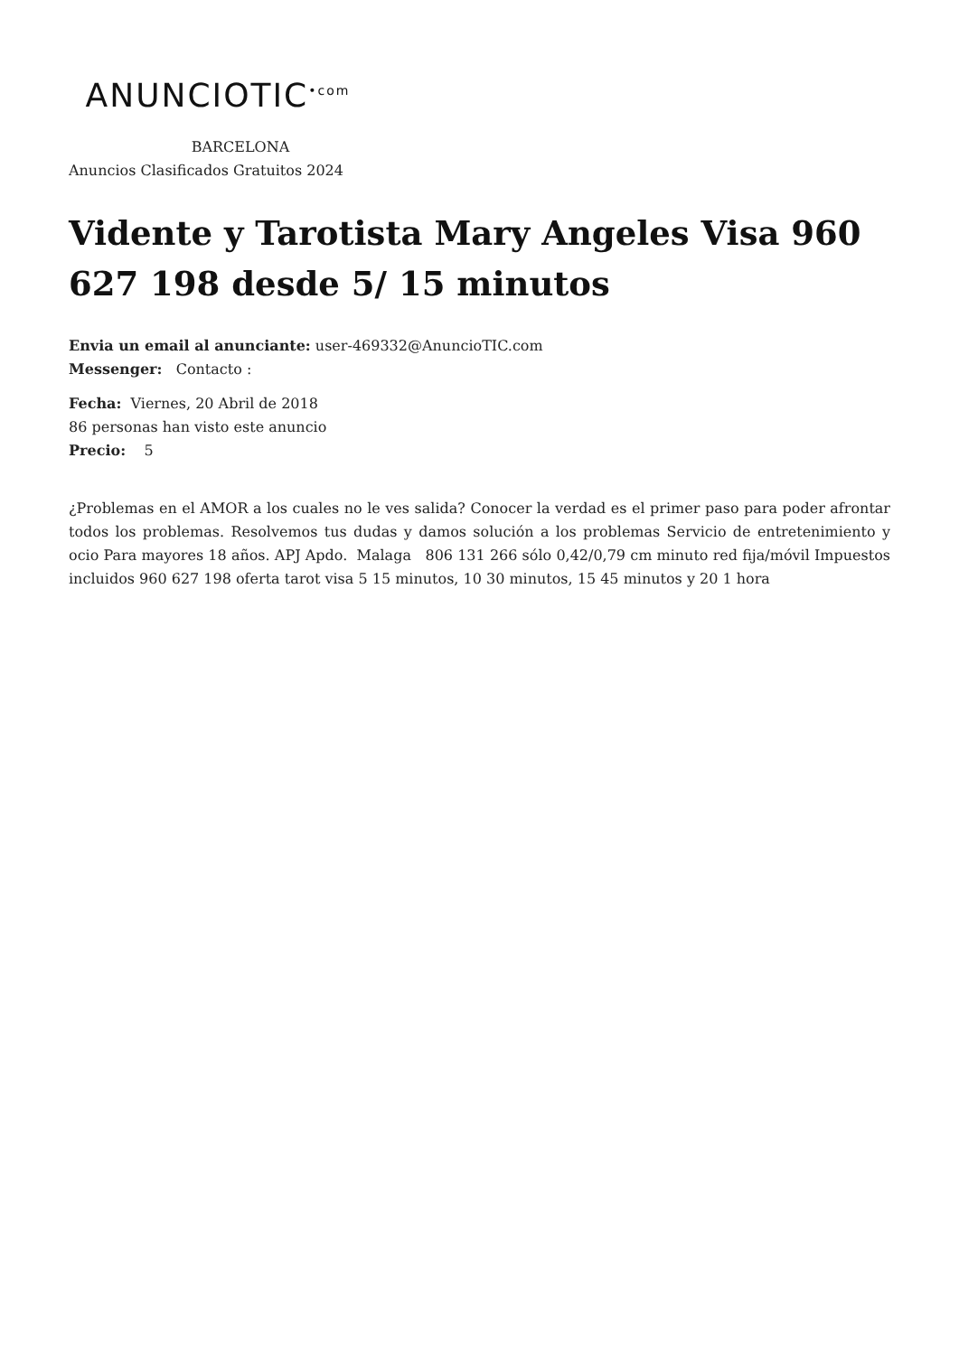ANUNCIOTIC<sup>•com</sup>
BARCELONA
Anuncios Clasificados Gratuitos 2024
Vidente y Tarotista Mary Angeles Visa 960 627 198 desde 5/ 15 minutos
Envia un email al anunciante: user-469332@AnuncioTIC.com
Messenger: Contacto :
Fecha: Viernes, 20 Abril de 2018
86 personas han visto este anuncio
Precio: 5
¿Problemas en el AMOR a los cuales no le ves salida? Conocer la verdad es el primer paso para poder afrontar todos los problemas. Resolvemos tus dudas y damos solución a los problemas Servicio de entretenimiento y ocio Para mayores 18 años. APJ Apdo. Malaga 806 131 266 sólo 0,42/0,79 cm minuto red fija/móvil Impuestos incluidos 960 627 198 oferta tarot visa 5 15 minutos, 10 30 minutos, 15 45 minutos y 20 1 hora